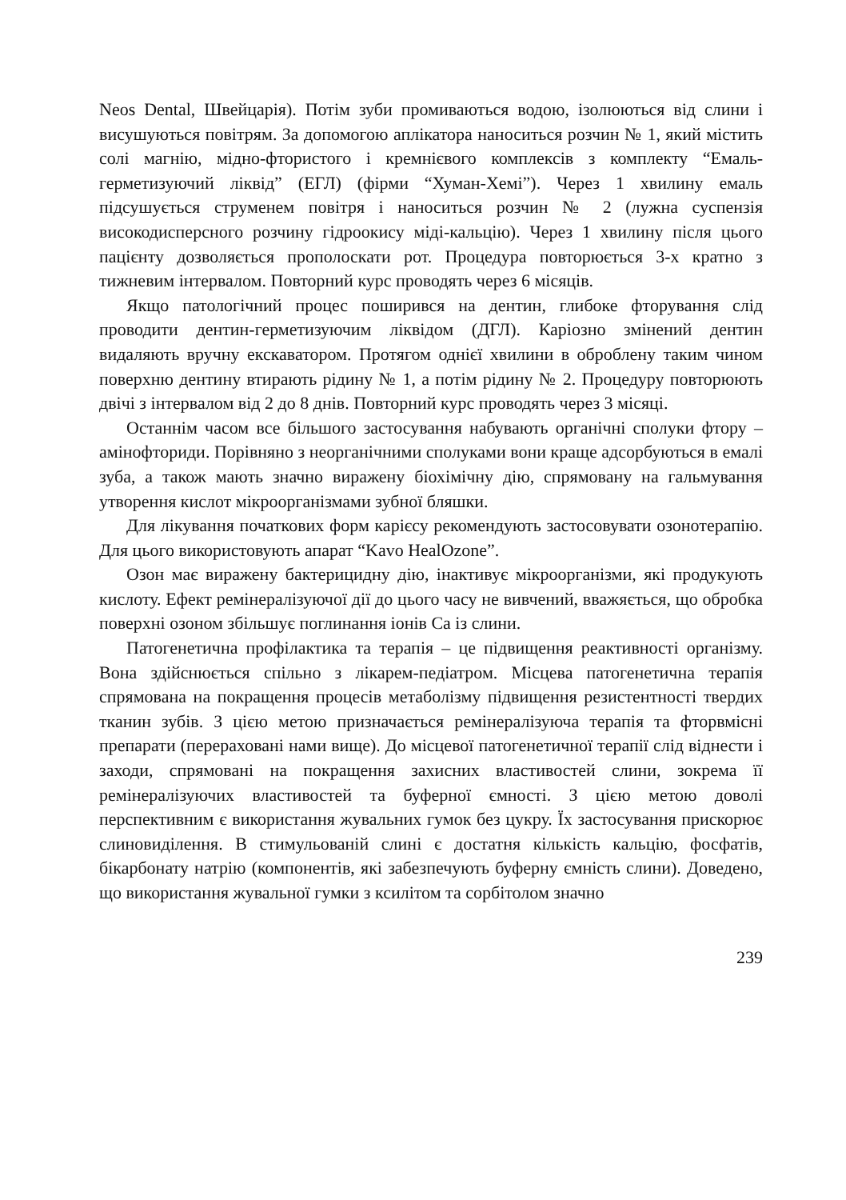Neos Dental, Швейцарія). Потім зуби промиваються водою, ізолюються від слини і висушуються повітрям. За допомогою аплікатора наноситься розчин № 1, який містить солі магнію, мідно-фтористого і кремнієвого комплексів з комплекту “Емаль-герметизуючий ліквід” (ЕГЛ) (фірми “Хуман-Хемі”). Через 1 хвилину емаль підсушується струменем повітря і наноситься розчин № 2 (лужна суспензія високодисперсного розчину гідроокису міді-кальцію). Через 1 хвилину після цього пацієнту дозволяється прополоскати рот. Процедура повторюється 3-х кратно з тижневим інтервалом. Повторний курс проводять через 6 місяців.
Якщо патологічний процес поширився на дентин, глибоке фторування слід проводити дентин-герметизуючим ліквідом (ДГЛ). Каріозно змінений дентин видаляють вручну екскаватором. Протягом однієї хвилини в оброблену таким чином поверхню дентину втирають рідину № 1, а потім рідину № 2. Процедуру повторюють двічі з інтервалом від 2 до 8 днів. Повторний курс проводять через 3 місяці.
Останнім часом все більшого застосування набувають органічні сполуки фтору – амінофториди. Порівняно з неорганічними сполуками вони краще адсорбуються в емалі зуба, а також мають значно виражену біохімічну дію, спрямовану на гальмування утворення кислот мікроорганізмами зубної бляшки.
Для лікування початкових форм карієсу рекомендують застосовувати озонотерапію. Для цього використовують апарат “Kavo HealOzone”.
Озон має виражену бактерицидну дію, інактивує мікроорганізми, які продукують кислоту. Ефект ремінералізуючої дії до цього часу не вивчений, вважяється, що обробка поверхні озоном збільшує поглинання іонів Са із слини.
Патогенетична профілактика та терапія – це підвищення реактивності організму. Вона здійснюється спільно з лікарем-педіатром. Місцева патогенетична терапія спрямована на покращення процесів метаболізму підвищення резистентності твердих тканин зубів. З цією метою призначається ремінералізуюча терапія та фторвмісні препарати (перераховані нами вище). До місцевої патогенетичної терапії слід віднести і заходи, спрямовані на покращення захисних властивостей слини, зокрема її ремінералізуючих властивостей та буферної ємності. З цією метою доволі перспективним є використання жувальних гумок без цукру. Їх застосування прискорює слиновиділення. В стимульованій слині є достатня кількість кальцію, фосфатів, бікарбонату натрію (компонентів, які забезпечують буферну ємність слини). Доведено, що використання жувальної гумки з ксилітом та сорбітолом значно
239